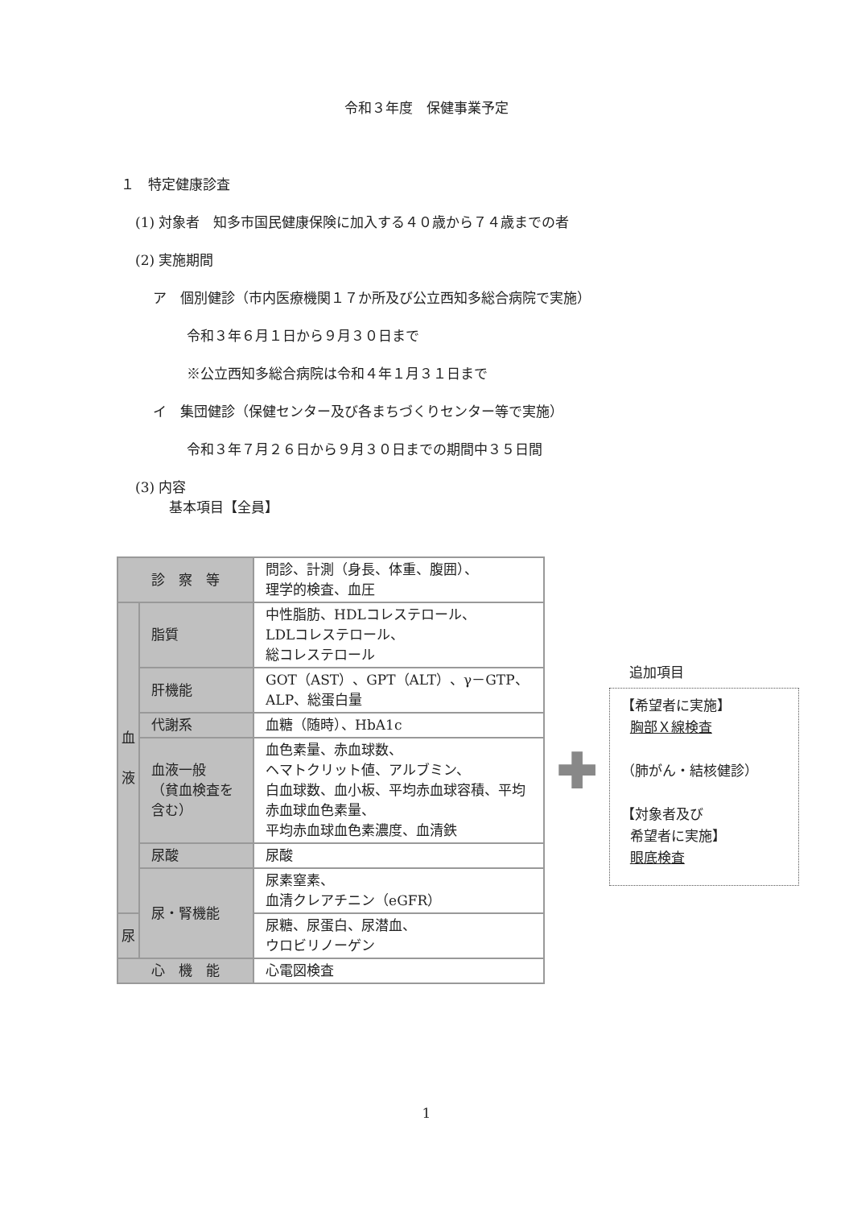令和３年度　保健事業予定
１　特定健康診査
(1) 対象者　知多市国民健康保険に加入する４０歳から７４歳までの者
(2) 実施期間
ア　個別健診（市内医療機関１７か所及び公立西知多総合病院で実施）
令和３年６月１日から９月３０日まで
※公立西知多総合病院は令和４年１月３１日まで
イ　集団健診（保健センター及び各まちづくりセンター等で実施）
令和３年７月２６日から９月３０日までの期間中３５日間
(3) 内容
基本項目【全員】
| 診 察 等 | | 問診、計測（身長、体重、腹囲）、 理学的検査、血圧 |
| 血 液 | 脂質 | 中性脂肪、HDLコレステロール、 LDLコレステロール、 総コレステロール |
| | 肝機能 | GOT（AST）、GPT（ALT）、γ－GTP、 ALP、総蛋白量 |
| | 代謝系 | 血糖（随時）、HbA1c |
| | 血液一般 （貧血検査を含む） | 血色素量、赤血球数、 ヘマトクリット値、アルブミン、 白血球数、血小板、平均赤血球容積、平均赤血球血色素量、 平均赤血球血色素濃度、血清鉄 |
| | 尿酸 | 尿酸 |
| | 尿・腎機能 | 尿素窒素、 血清クレアチニン（eGFR） |
| 尿 | | 尿糖、尿蛋白、尿潜血、 ウロビリノーゲン |
| 心 機 能 | | 心電図検査 |
✚
追加項目
【希望者に実施】
胸部Ｘ線検査
（肺がん・結核健診）
【対象者及び
希望者に実施】
眼底検査
1